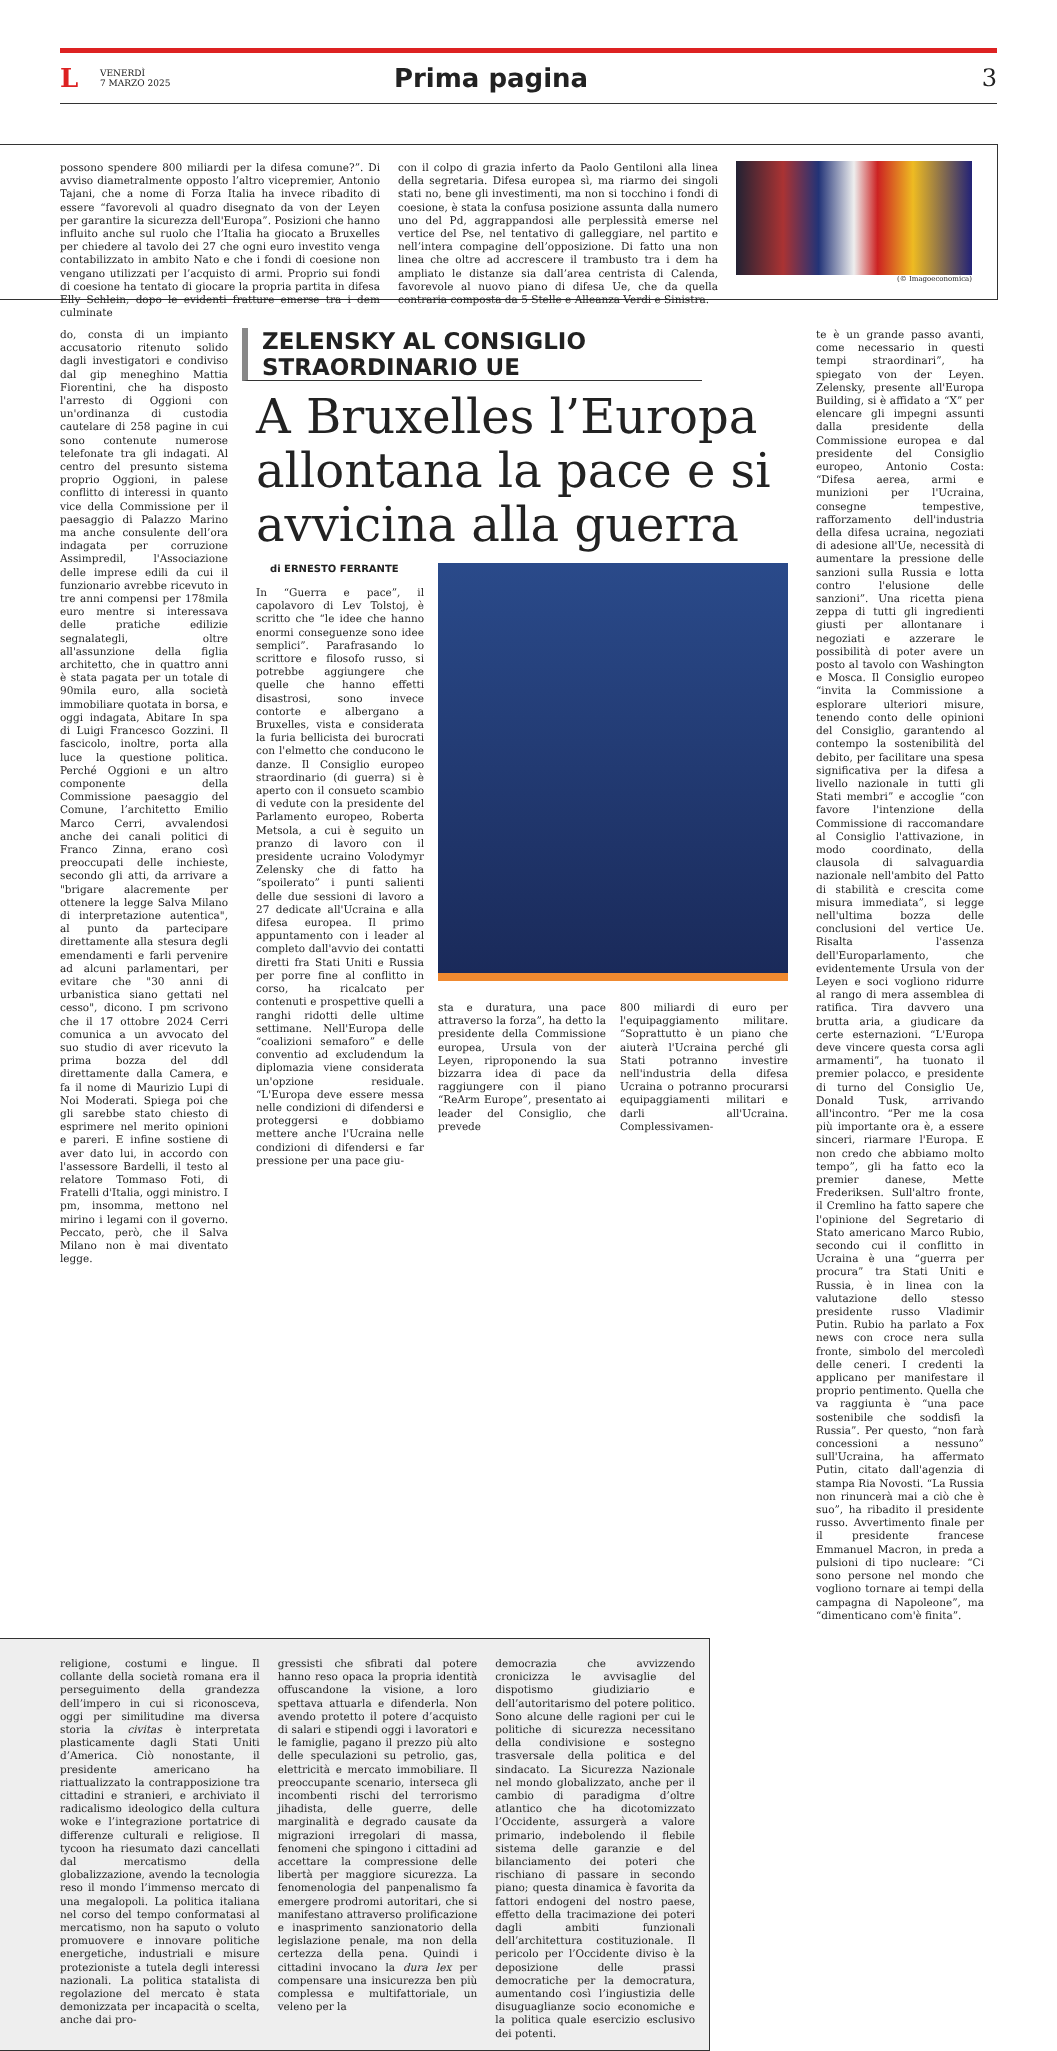L
VENERDÌ
7 MARZO 2025
Prima pagina 3
possono spendere 800 miliardi per la difesa comune?”. Di avviso diametralmente opposto l’altro vicepremier, Antonio Tajani, che a nome di Forza Italia ha invece ribadito di essere “favorevoli al quadro disegnato da von der Leyen per garantire la sicurezza dell'Europa”. Posizioni che hanno influito anche sul ruolo che l’Italia ha giocato a Bruxelles per chiedere al tavolo dei 27 che ogni euro investito venga contabilizzato in ambito Nato e che i fondi di coesione non vengano utilizzati per l’acquisto di armi. Proprio sui fondi di coesione ha tentato di giocare la propria partita in difesa Elly Schlein, dopo le evidenti fratture emerse tra i dem culminate
con il colpo di grazia inferto da Paolo Gentiloni alla linea della segretaria. Difesa europea sì, ma riarmo dei singoli stati no, bene gli investimenti, ma non si tocchino i fondi di coesione, è stata la confusa posizione assunta dalla numero uno del Pd, aggrappandosi alle perplessità emerse nel vertice del Pse, nel tentativo di galleggiare, nel partito e nell’intera compagine dell’opposizione. Di fatto una non linea che oltre ad accrescere il trambusto tra i dem ha ampliato le distanze sia dall’area centrista di Calenda, favorevole al nuovo piano di difesa Ue, che da quella contraria composta da 5 Stelle e Alleanza Verdi e Sinistra.
(© Imagoeconomica)
do, consta di un impianto accusatorio ritenuto solido dagli investigatori e condiviso dal gip meneghino Mattia Fiorentini, che ha disposto l'arresto di Oggioni con un'ordinanza di custodia cautelare di 258 pagine in cui sono contenute numerose telefonate tra gli indagati. Al centro del presunto sistema proprio Oggioni, in palese conflitto di interessi in quanto vice della Commissione per il paesaggio di Palazzo Marino ma anche consulente dell’ora indagata per corruzione Assimpredil, l'Associazione delle imprese edili da cui il funzionario avrebbe ricevuto in tre anni compensi per 178mila euro mentre si interessava delle pratiche edilizie segnalategli, oltre all'assunzione della figlia architetto, che in quattro anni è stata pagata per un totale di 90mila euro, alla società immobiliare quotata in borsa, e oggi indagata, Abitare In spa di Luigi Francesco Gozzini. Il fascicolo, inoltre, porta alla luce la questione politica. Perché Oggioni e un altro componente della Commissione paesaggio del Comune, l’architetto Emilio Marco Cerri, avvalendosi anche dei canali politici di Franco Zinna, erano così preoccupati delle inchieste, secondo gli atti, da arrivare a "brigare alacremente per ottenere la legge Salva Milano di interpretazione autentica", al punto da partecipare direttamente alla stesura degli emendamenti e farli pervenire ad alcuni parlamentari, per evitare che "30 anni di urbanistica siano gettati nel cesso", dicono. I pm scrivono che il 17 ottobre 2024 Cerri comunica a un avvocato del suo studio di aver ricevuto la prima bozza del ddl direttamente dalla Camera, e fa il nome di Maurizio Lupi di Noi Moderati. Spiega poi che gli sarebbe stato chiesto di esprimere nel merito opinioni e pareri. E infine sostiene di aver dato lui, in accordo con l'assessore Bardelli, il testo al relatore Tommaso Foti, di Fratelli d'Italia, oggi ministro. I pm, insomma, mettono nel mirino i legami con il governo. Peccato, però, che il Salva Milano non è mai diventato legge.
ZELENSKY AL CONSIGLIO STRAORDINARIO UE
A Bruxelles l’Europa allontana la pace e si avvicina alla guerra
di ERNESTO FERRANTE
In “Guerra e pace”, il capolavoro di Lev Tolstoj, è scritto che “le idee che hanno enormi conseguenze sono idee semplici”. Parafrasando lo scrittore e filosofo russo, si potrebbe aggiungere che quelle che hanno effetti disastrosi, sono invece contorte e albergano a Bruxelles, vista e considerata la furia bellicista dei burocrati con l'elmetto che conducono le danze. Il Consiglio europeo straordinario (di guerra) si è aperto con il consueto scambio di vedute con la presidente del Parlamento europeo, Roberta Metsola, a cui è seguito un pranzo di lavoro con il presidente ucraino Volodymyr Zelensky che di fatto ha “spoilerato” i punti salienti delle due sessioni di lavoro a 27 dedicate all'Ucraina e alla difesa europea. Il primo appuntamento con i leader al completo dall'avvio dei contatti diretti fra Stati Uniti e Russia per porre fine al conflitto in corso, ha ricalcato per contenuti e prospettive quelli a ranghi ridotti delle ultime settimane. Nell'Europa delle “coalizioni semaforo” e delle conventio ad excludendum la diplomazia viene considerata un'opzione residuale. “L'Europa deve essere messa nelle condizioni di difendersi e proteggersi e dobbiamo mettere anche l'Ucraina nelle condizioni di difendersi e far pressione per una pace giu-
sta e duratura, una pace attraverso la forza”, ha detto la presidente della Commissione europea, Ursula von der Leyen, riproponendo la sua bizzarra idea di pace da raggiungere con il piano “ReArm Europe”, presentato ai leader del Consiglio, che prevede
800 miliardi di euro per l'equipaggiamento militare. “Soprattutto è un piano che aiuterà l'Ucraina perché gli Stati potranno investire nell'industria della difesa Ucraina o potranno procurarsi equipaggiamenti militari e darli all'Ucraina. Complessivamen-
te è un grande passo avanti, come necessario in questi tempi straordinari”, ha spiegato von der Leyen. Zelensky, presente all'Europa Building, si è affidato a “X” per elencare gli impegni assunti dalla presidente della Commissione europea e dal presidente del Consiglio europeo, Antonio Costa: “Difesa aerea, armi e munizioni per l'Ucraina, consegne tempestive, rafforzamento dell'industria della difesa ucraina, negoziati di adesione all'Ue, necessità di aumentare la pressione delle sanzioni sulla Russia e lotta contro l'elusione delle sanzioni”. Una ricetta piena zeppa di tutti gli ingredienti giusti per allontanare i negoziati e azzerare le possibilità di poter avere un posto al tavolo con Washington e Mosca. Il Consiglio europeo “invita la Commissione a esplorare ulteriori misure, tenendo conto delle opinioni del Consiglio, garantendo al contempo la sostenibilità del debito, per facilitare una spesa significativa per la difesa a livello nazionale in tutti gli Stati membri” e accoglie “con favore l'intenzione della Commissione di raccomandare al Consiglio l'attivazione, in modo coordinato, della clausola di salvaguardia nazionale nell'ambito del Patto di stabilità e crescita come misura immediata”, si legge nell'ultima bozza delle conclusioni del vertice Ue. Risalta l'assenza dell'Europarlamento, che evidentemente Ursula von der Leyen e soci vogliono ridurre al rango di mera assemblea di ratifica. Tira davvero una brutta aria, a giudicare da certe esternazioni. “L'Europa deve vincere questa corsa agli armamenti”, ha tuonato il premier polacco, e presidente di turno del Consiglio Ue, Donald Tusk, arrivando all'incontro. “Per me la cosa più importante ora è, a essere sinceri, riarmare l'Europa. E non credo che abbiamo molto tempo”, gli ha fatto eco la premier danese, Mette Frederiksen. Sull'altro fronte, il Cremlino ha fatto sapere che l'opinione del Segretario di Stato americano Marco Rubio, secondo cui il conflitto in Ucraina è una “guerra per procura” tra Stati Uniti e Russia, è in linea con la valutazione dello stesso presidente russo Vladimir Putin. Rubio ha parlato a Fox news con croce nera sulla fronte, simbolo del mercoledì delle ceneri. I credenti la applicano per manifestare il proprio pentimento. Quella che va raggiunta è “una pace sostenibile che soddisfi la Russia”. Per questo, “non farà concessioni a nessuno” sull'Ucraina, ha affermato Putin, citato dall'agenzia di stampa Ria Novosti. “La Russia non rinuncerà mai a ciò che è suo”, ha ribadito il presidente russo. Avvertimento finale per il presidente francese Emmanuel Macron, in preda a pulsioni di tipo nucleare: “Ci sono persone nel mondo che vogliono tornare ai tempi della campagna di Napoleone”, ma “dimenticano com'è finita”.
religione, costumi e lingue. Il collante della società romana era il perseguimento della grandezza dell’impero in cui si riconosceva, oggi per similitudine ma diversa storia la civitas è interpretata plasticamente dagli Stati Uniti d’America. Ciò nonostante, il presidente americano ha riattualizzato la contrapposizione tra cittadini e stranieri, e archiviato il radicalismo ideologico della cultura woke e l’integrazione portatrice di differenze culturali e religiose. Il tycoon ha riesumato dazi cancellati dal mercatismo della globalizzazione, avendo la tecnologia reso il mondo l’immenso mercato di una megalopoli. La politica italiana nel corso del tempo conformatasi al mercatismo, non ha saputo o voluto promuovere e innovare politiche energetiche, industriali e misure protezioniste a tutela degli interessi nazionali. La politica statalista di regolazione del mercato è stata demonizzata per incapacità o scelta, anche dai pro-
gressisti che sfibrati dal potere hanno reso opaca la propria identità offuscandone la visione, a loro spettava attuarla e difenderla. Non avendo protetto il potere d’acquisto di salari e stipendi oggi i lavoratori e le famiglie, pagano il prezzo più alto delle speculazioni su petrolio, gas, elettricità e mercato immobiliare. Il preoccupante scenario, interseca gli incombenti rischi del terrorismo jihadista, delle guerre, delle marginalità e degrado causate da migrazioni irregolari di massa, fenomeni che spingono i cittadini ad accettare la compressione delle libertà per maggiore sicurezza. La fenomenologia del panpenalismo fa emergere prodromi autoritari, che si manifestano attraverso prolificazione e inasprimento sanzionatorio della legislazione penale, ma non della certezza della pena. Quindi i cittadini invocano la dura lex per compensare una insicurezza ben più complessa e multifattoriale, un veleno per la
democrazia che avvizzendo cronicizza le avvisaglie del dispotismo giudiziario e dell’autoritarismo del potere politico. Sono alcune delle ragioni per cui le politiche di sicurezza necessitano della condivisione e sostegno trasversale della politica e del sindacato. La Sicurezza Nazionale nel mondo globalizzato, anche per il cambio di paradigma d’oltre atlantico che ha dicotomizzato l’Occidente, assurgerà a valore primario, indebolendo il flebile sistema delle garanzie e del bilanciamento dei poteri che rischiano di passare in secondo piano; questa dinamica è favorita da fattori endogeni del nostro paese, effetto della tracimazione dei poteri dagli ambiti funzionali dell’architettura costituzionale. Il pericolo per l’Occidente diviso è la deposizione delle prassi democratiche per la democratura, aumentando così l’ingiustizia delle disuguaglianze socio economiche e la politica quale esercizio esclusivo dei potenti.